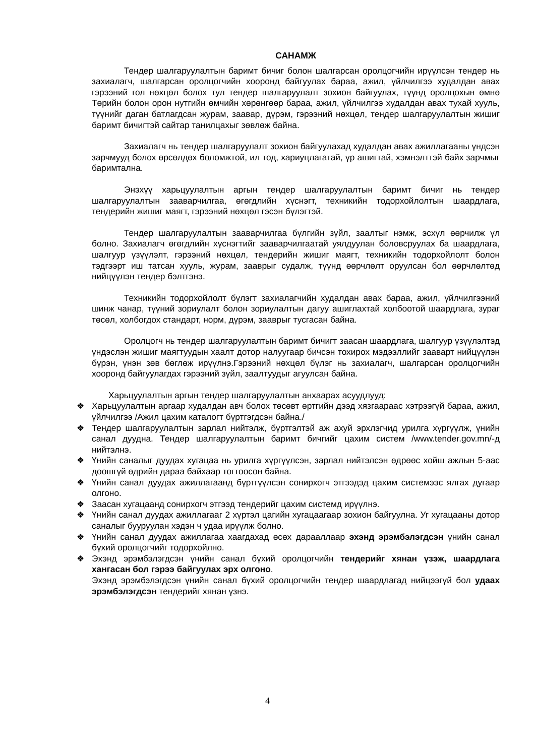САНАМЖ
Тендер шалгаруулалтын баримт бичиг болон шалгарсан оролцогчийн ирүүлсэн тендер нь захиалагч, шалгарсан оролцогчийн хооронд байгуулах бараа, ажил, үйлчилгээ худалдан авах гэрээний гол нөхцөл болох тул тендер шалгаруулалт зохион байгуулах, түүнд оролцохын өмнө Төрийн болон орон нутгийн өмчийн хөрөнгөөр бараа, ажил, үйлчилгээ худалдан авах тухай хууль, түүнийг даган батлагдсан журам, заавар, дүрэм, гэрээний нөхцөл, тендер шалгаруулалтын жишиг баримт бичигтэй сайтар танилцахыг зөвлөж байна.
Захиалагч нь тендер шалгаруулалт зохион байгуулахад худалдан авах ажиллагааны үндсэн зарчмууд болох өрсөлдөх боломжтой, ил тод, хариуцлагатай, үр ашигтай, хэмнэлттэй байх зарчмыг баримтална.
Энэхүү харьцуулалтын аргын тендер шалгаруулалтын баримт бичиг нь тендер шалгаруулалтын зааварчилгаа, өгөгдлийн хүснэгт, техникийн тодорхойлолтын шаардлага, тендерийн жишиг маягт, гэрээний нөхцөл гэсэн бүлэгтэй.
Тендер шалгаруулалтын зааварчилгаа бүлгийн зүйл, заалтыг нэмж, эсхүл өөрчилж үл болно. Захиалагч өгөгдлийн хүснэгтийг зааварчилгаатай уялдуулан боловсруулах ба шаардлага, шалгуур үзүүлэлт, гэрээний нөхцөл, тендерийн жишиг маягт, техникийн тодорхойлолт болон тэдгээрт иш татсан хууль, журам, зааврыг судалж, түүнд өөрчлөлт оруулсан бол өөрчлөлтөд нийцүүлэн тендер бэлтгэнэ.
Техникийн тодорхойлолт бүлэгт захиалагчийн худалдан авах бараа, ажил, үйлчилгээний шинж чанар, түүний зориулалт болон зориулалтын дагуу ашиглахтай холбоотой шаардлага, зураг төсөл, холбогдох стандарт, норм, дүрэм, зааврыг тусгасан байна.
Оролцогч нь тендер шалгаруулалтын баримт бичигт заасан шаардлага, шалгуур үзүүлэлтэд үндэслэн жишиг маягтуудын хаалт дотор налуугаар бичсэн тохирох мэдээллийг зааварт нийцүүлэн бүрэн, үнэн зөв бөглөж ирүүлнэ.Гэрээний нөхцөл бүлэг нь захиалагч, шалгарсан оролцогчийн хооронд байгуулагдах гэрээний зүйл, заалтуудыг агуулсан байна.
Харьцуулалтын аргын тендер шалгаруулалтын анхаарах асуудлууд:
❖ Харьцуулалтын аргаар худалдан авч болох төсөвт өртгийн дээд хязгаараас хэтрээгүй бараа, ажил, үйлчилгээ /Ажил цахим каталогт бүртгэгдсэн байна./
❖ Тендер шалгаруулалтын зарлал нийтэлж, бүртгэлтэй аж ахуй эрхлэгчид урилга хүргүүлж, үнийн санал дуудна. Тендер шалгаруулалтын баримт бичгийг цахим систем /www.tender.gov.mn/-д нийтэлнэ.
❖ Үнийн саналыг дуудах хугацаа нь урилга хүргүүлсэн, зарлал нийтэлсэн өдрөөс хойш ажлын 5-аас доошгүй өдрийн дараа байхаар тогтоосон байна.
❖ Үнийн санал дуудах ажиллагаанд бүртгүүлсэн сонирхогч этгээдэд цахим системээс ялгах дугаар олгоно.
❖ Заасан хугацаанд сонирхогч этгээд тендерийг цахим системд ирүүлнэ.
❖ Үнийн санал дуудах ажиллагааг 2 хүртэл цагийн хугацаагаар зохион байгуулна. Уг хугацааны дотор саналыг бууруулан хэдэн ч удаа ирүүлж болно.
❖ Үнийн санал дуудах ажиллагаа хаагдахад өсөх дарааллаар эхэнд эрэмбэлэгдсэн үнийн санал бүхий оролцогчийг тодорхойлно.
❖ Эхэнд эрэмбэлэгдсэн үнийн санал бүхий оролцогчийн тендерийг хянан үзэж, шаардлага хангасан бол гэрээ байгуулах эрх олгоно.
Эхэнд эрэмбэлэгдсэн үнийн санал бүхий оролцогчийн тендер шаардлагад нийцээгүй бол удаах эрэмбэлэгдсэн тендерийг хянан үзнэ.
4